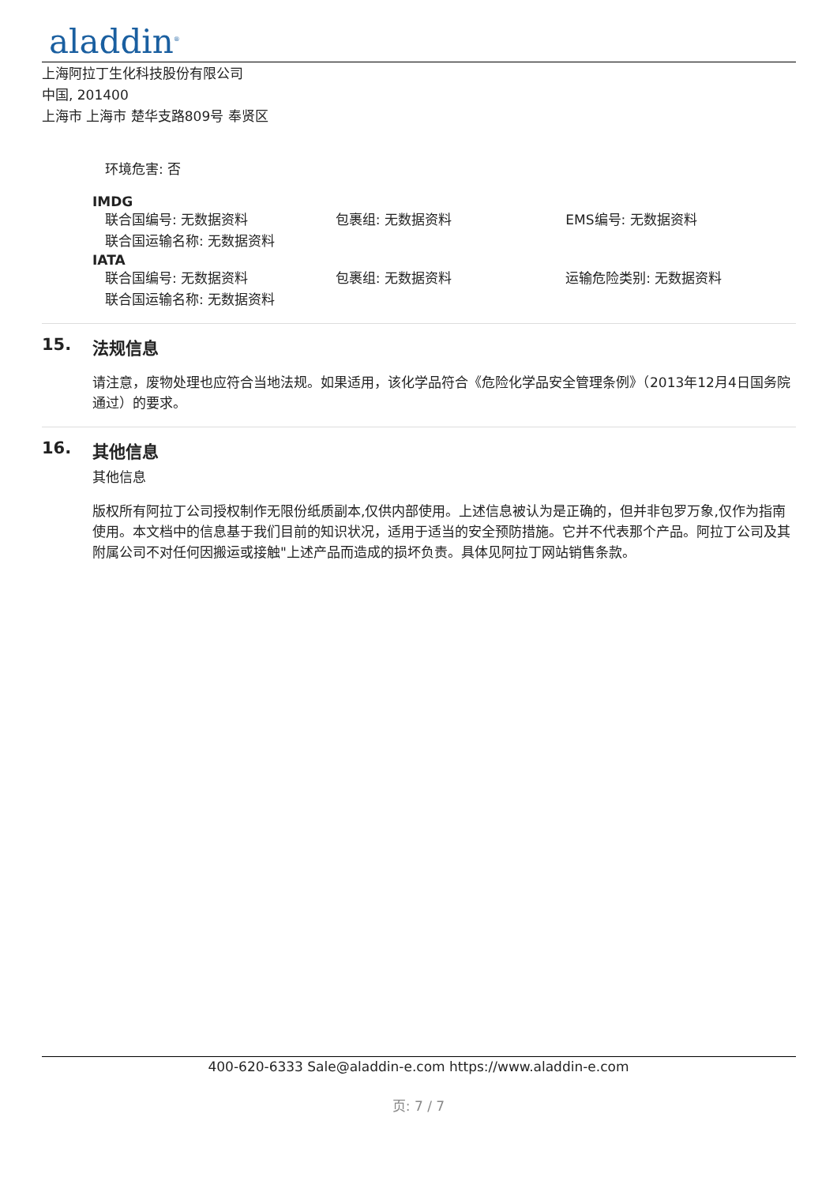aladdin<sup>®</sup>
上海阿拉丁生化科技股份有限公司
中国, 201400
上海市 上海市 楚华支路809号 奉贤区
环境危害: 否
IMDG
联合国编号: 无数据资料 包裹组: 无数据资料 EMS编号: 无数据资料
联合国运输名称: 无数据资料
IATA
联合国编号: 无数据资料 包裹组: 无数据资料 运输危险类别: 无数据资料
联合国运输名称: 无数据资料
15. 法规信息
请注意，废物处理也应符合当地法规。如果适用，该化学品符合《危险化学品安全管理条例》（2013年12月4日国务院通过）的要求。
16. 其他信息
其他信息
版权所有阿拉丁公司授权制作无限份纸质副本,仅供内部使用。上述信息被认为是正确的，但并非包罗万象,仅作为指南使用。本文档中的信息基于我们目前的知识状况，适用于适当的安全预防措施。它并不代表那个产品。阿拉丁公司及其附属公司不对任何因搬运或接触"上述产品而造成的损坏负责。具体见阿拉丁网站销售条款。
400-620-6333 Sale@aladdin-e.com https://www.aladdin-e.com
页: 7 / 7